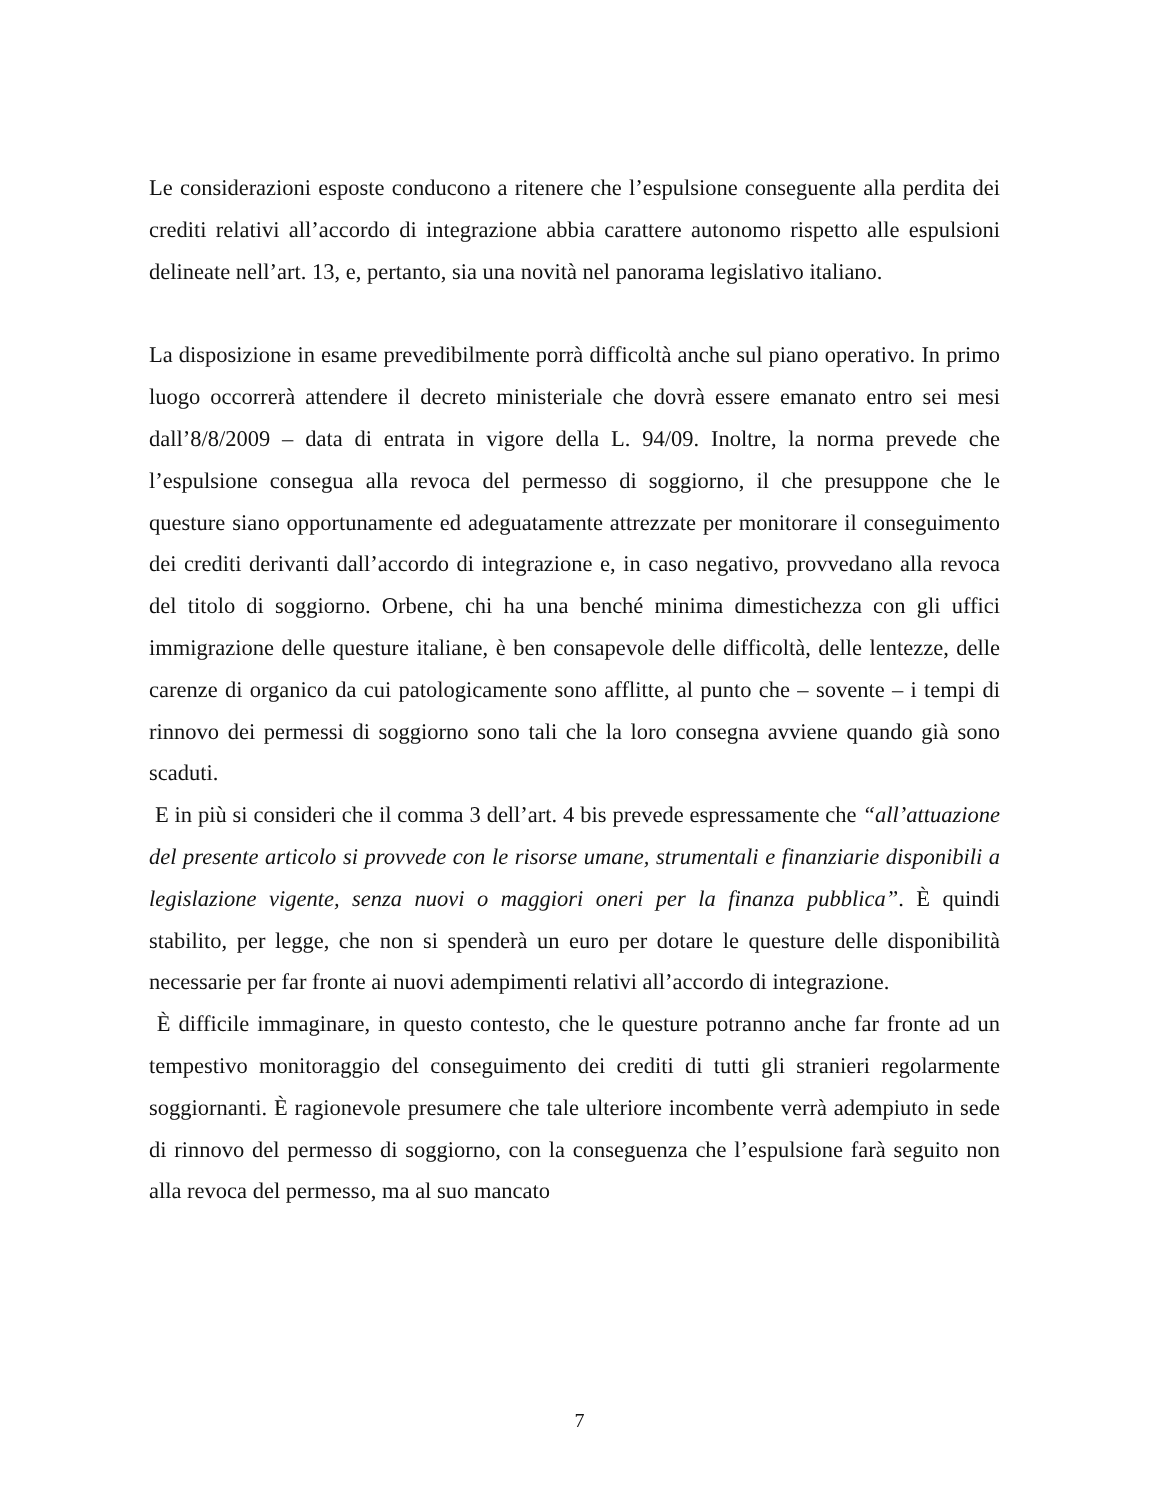Le considerazioni esposte conducono a ritenere che l’espulsione conseguente alla perdita dei crediti relativi all’accordo di integrazione abbia carattere autonomo rispetto alle espulsioni delineate nell’art. 13, e, pertanto, sia una novità nel panorama legislativo italiano.
La disposizione in esame prevedibilmente porrà difficoltà anche sul piano operativo. In primo luogo occorrerà attendere il decreto ministeriale che dovrà essere emanato entro sei mesi dall’8/8/2009 – data di entrata in vigore della L. 94/09. Inoltre, la norma prevede che l’espulsione consegua alla revoca del permesso di soggiorno, il che presuppone che le questure siano opportunamente ed adeguatamente attrezzate per monitorare il conseguimento dei crediti derivanti dall’accordo di integrazione e, in caso negativo, provvedano alla revoca del titolo di soggiorno. Orbene, chi ha una benché minima dimestichezza con gli uffici immigrazione delle questure italiane, è ben consapevole delle difficoltà, delle lentezze, delle carenze di organico da cui patologicamente sono afflitte, al punto che – sovente – i tempi di rinnovo dei permessi di soggiorno sono tali che la loro consegna avviene quando già sono scaduti.
E in più si consideri che il comma 3 dell’art. 4 bis prevede espressamente che “all’attuazione del presente articolo si provvede con le risorse umane, strumentali e finanziarie disponibili a legislazione vigente, senza nuovi o maggiori oneri per la finanza pubblica”. È quindi stabilito, per legge, che non si spenderà un euro per dotare le questure delle disponibilità necessarie per far fronte ai nuovi adempimenti relativi all’accordo di integrazione.
È difficile immaginare, in questo contesto, che le questure potranno anche far fronte ad un tempestivo monitoraggio del conseguimento dei crediti di tutti gli stranieri regolarmente soggiornanti. È ragionevole presumere che tale ulteriore incombente verrà adempiuto in sede di rinnovo del permesso di soggiorno, con la conseguenza che l’espulsione farà seguito non alla revoca del permesso, ma al suo mancato
7